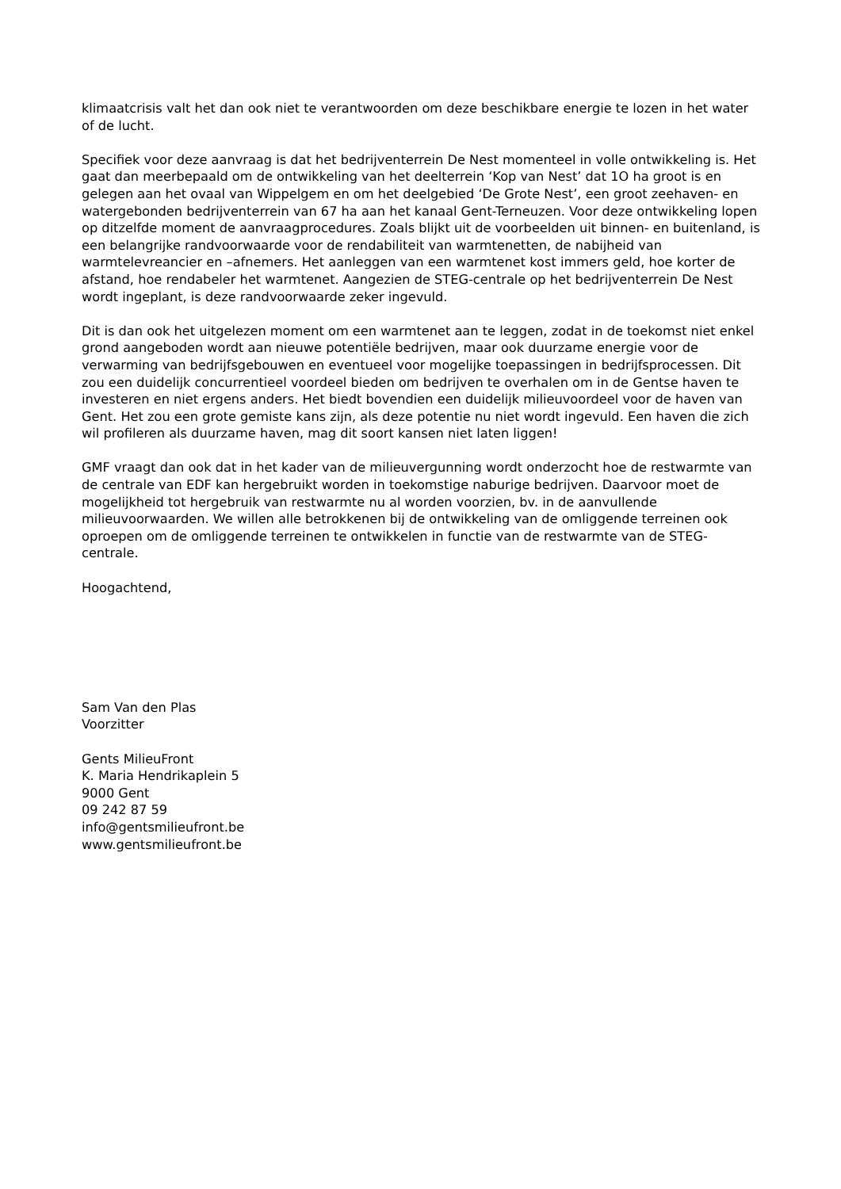klimaatcrisis valt het dan ook niet te verantwoorden om deze beschikbare energie te lozen in het water of de lucht.
Specifiek voor deze aanvraag is dat het bedrijventerrein De Nest momenteel in volle ontwikkeling is. Het gaat dan meerbepaald om de ontwikkeling van het deelterrein ‘Kop van Nest’ dat 1O ha groot is en gelegen aan het ovaal van Wippelgem en om het deelgebied ‘De Grote Nest’, een groot zeehaven- en watergebonden bedrijventerrein van 67 ha aan het kanaal Gent-Terneuzen. Voor deze ontwikkeling lopen op ditzelfde moment de aanvraagprocedures. Zoals blijkt uit de voorbeelden uit binnen- en buitenland, is een belangrijke randvoorwaarde voor de rendabiliteit van warmtenetten, de nabijheid van warmtelevreancier en –afnemers. Het aanleggen van een warmtenet kost immers geld, hoe korter de afstand, hoe rendabeler het warmtenet. Aangezien de STEG-centrale op het bedrijventerrein De Nest wordt ingeplant, is deze randvoorwaarde zeker ingevuld.
Dit is dan ook het uitgelezen moment om een warmtenet aan te leggen, zodat in de toekomst niet enkel grond aangeboden wordt aan nieuwe potentiële bedrijven, maar ook duurzame energie voor de verwarming van bedrijfsgebouwen en eventueel voor mogelijke toepassingen in bedrijfsprocessen. Dit zou een duidelijk concurrentieel voordeel bieden om bedrijven te overhalen om in de Gentse haven te investeren en niet ergens anders. Het biedt bovendien een duidelijk milieuvoordeel voor de haven van Gent. Het zou een grote gemiste kans zijn, als deze potentie nu niet wordt ingevuld. Een haven die zich wil profileren als duurzame haven, mag dit soort kansen niet laten liggen!
GMF vraagt dan ook dat in het kader van de milieuvergunning wordt onderzocht hoe de restwarmte van de centrale van EDF kan hergebruikt worden in toekomstige naburige bedrijven. Daarvoor moet de mogelijkheid tot hergebruik van restwarmte nu al worden voorzien, bv. in de aanvullende milieuvoorwaarden. We willen alle betrokkenen bij de ontwikkeling van de omliggende terreinen ook oproepen om de omliggende terreinen te ontwikkelen in functie van de restwarmte van de STEG-centrale.
Hoogachtend,
Sam Van den Plas
Voorzitter
Gents MilieuFront
K. Maria Hendrikaplein 5
9000 Gent
09 242 87 59
info@gentsmilieufront.be
www.gentsmilieufront.be